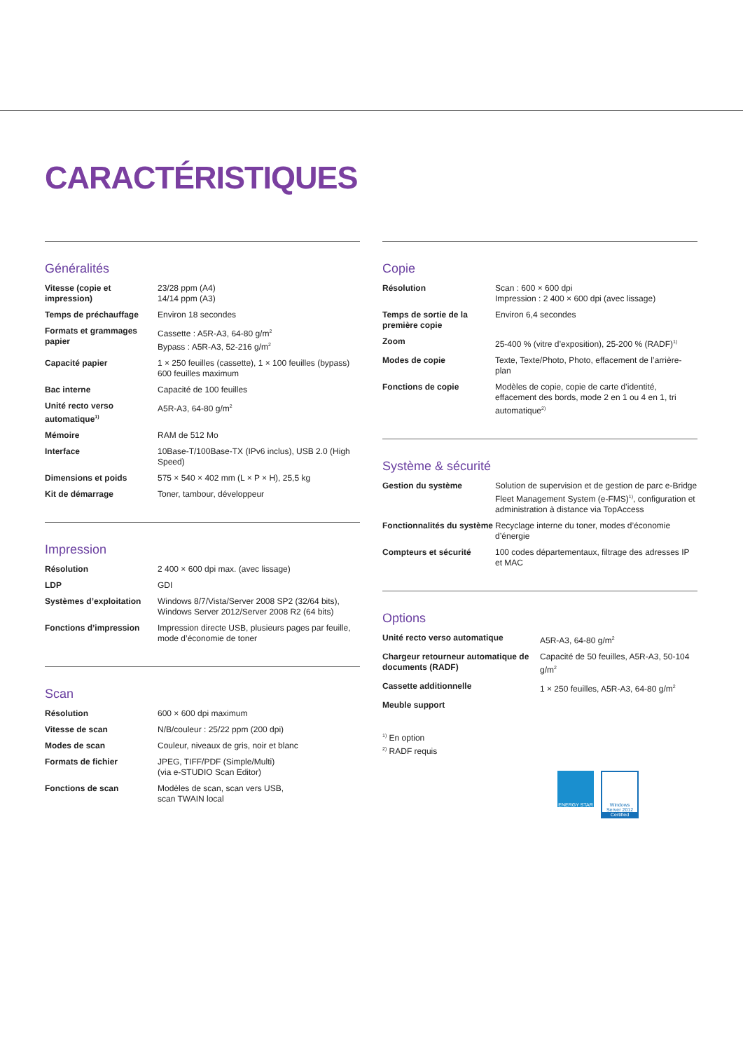CARACTÉRISTIQUES
Généralités
| Vitesse (copie et impression) | 23/28 ppm (A4) 14/14 ppm (A3) |
| Temps de préchauffage | Environ 18 secondes |
| Formats et grammages papier | Cassette : A5R-A3, 64-80 g/m<sup>2</sup> Bypass : A5R-A3, 52-216 g/m<sup>2</sup> |
| Capacité papier | 1 × 250 feuilles (cassette), 1 × 100 feuilles (bypass) 600 feuilles maximum |
| Bac interne | Capacité de 100 feuilles |
| Unité recto verso automatique<sup>1)</sup> | A5R-A3, 64-80 g/m<sup>2</sup> |
| Mémoire | RAM de 512 Mo |
| Interface | 10Base-T/100Base-TX (IPv6 inclus), USB 2.0 (High Speed) |
| Dimensions et poids | 575 × 540 × 402 mm (L × P × H), 25,5 kg |
| Kit de démarrage | Toner, tambour, développeur |
Impression
| Résolution | 2 400 × 600 dpi max. (avec lissage) |
| LDP | GDI |
| Systèmes d’exploitation | Windows 8/7/Vista/Server 2008 SP2 (32/64 bits), Windows Server 2012/Server 2008 R2 (64 bits) |
| Fonctions d’impression | Impression directe USB, plusieurs pages par feuille, mode d’économie de toner |
Scan
| Résolution | 600 × 600 dpi maximum |
| Vitesse de scan | N/B/couleur : 25/22 ppm (200 dpi) |
| Modes de scan | Couleur, niveaux de gris, noir et blanc |
| Formats de fichier | JPEG, TIFF/PDF (Simple/Multi) (via e-STUDIO Scan Editor) |
| Fonctions de scan | Modèles de scan, scan vers USB, scan TWAIN local |
Copie
| Résolution | Scan : 600 × 600 dpi Impression : 2 400 × 600 dpi (avec lissage) |
| Temps de sortie de la première copie | Environ 6,4 secondes |
| Zoom | 25-400 % (vitre d’exposition), 25-200 % (RADF)<sup>1)</sup> |
| Modes de copie | Texte, Texte/Photo, Photo, effacement de l’arrière-plan |
| Fonctions de copie | Modèles de copie, copie de carte d’identité, effacement des bords, mode 2 en 1 ou 4 en 1, tri automatique<sup>2)</sup> |
Système & sécurité
| Gestion du système | Solution de supervision et de gestion de parc e-Bridge Fleet Management System (e-FMS)<sup>1)</sup>, configuration et administration à distance via TopAccess |
| Fonctionnalités du système | Recyclage interne du toner, modes d’économie d’énergie |
| Compteurs et sécurité | 100 codes départementaux, filtrage des adresses IP et MAC |
Options
| Unité recto verso automatique | A5R-A3, 64-80 g/m<sup>2</sup> |
| Chargeur retourneur automatique de documents (RADF) | Capacité de 50 feuilles, A5R-A3, 50-104 g/m<sup>2</sup> |
| Cassette additionnelle | 1 × 250 feuilles, A5R-A3, 64-80 g/m<sup>2</sup> |
| Meuble support | |
<sup>1)</sup> En option
<sup>2)</sup> RADF requis
ENERGY STAR
Windows Server 2012
Certified